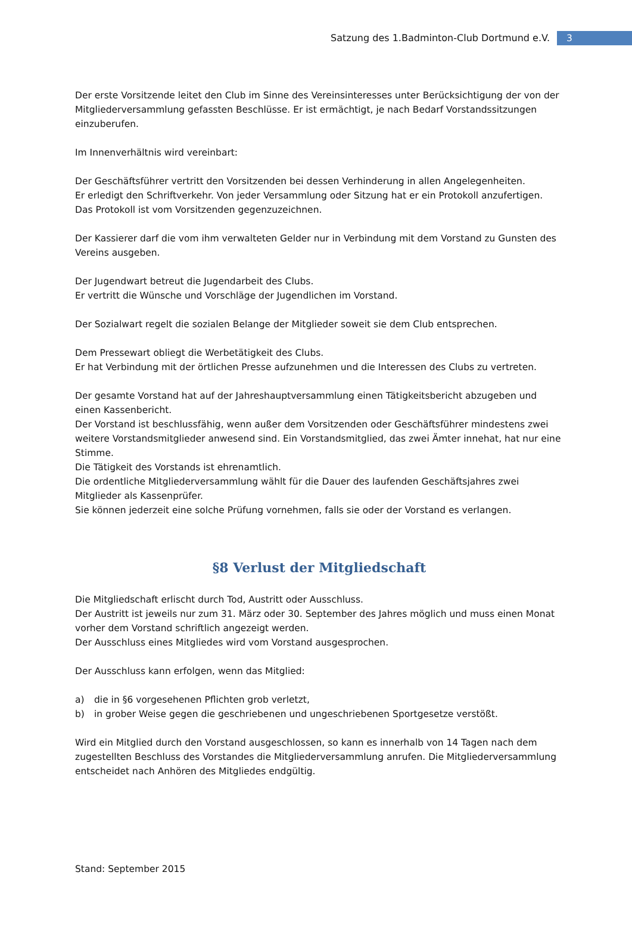Satzung des 1.Badminton-Club Dortmund e.V.
3
Der erste Vorsitzende leitet den Club im Sinne des Vereinsinteresses unter Berücksichtigung der von der Mitgliederversammlung gefassten Beschlüsse. Er ist ermächtigt, je nach Bedarf Vorstandssitzungen einzuberufen.
Im Innenverhältnis wird vereinbart:
Der Geschäftsführer vertritt den Vorsitzenden bei dessen Verhinderung in allen Angelegenheiten.
Er erledigt den Schriftverkehr. Von jeder Versammlung oder Sitzung hat er ein Protokoll anzufertigen.
Das Protokoll ist vom Vorsitzenden gegenzuzeichnen.
Der Kassierer darf die vom ihm verwalteten Gelder nur in Verbindung mit dem Vorstand zu Gunsten des Vereins ausgeben.
Der Jugendwart betreut die Jugendarbeit des Clubs.
Er vertritt die Wünsche und Vorschläge der Jugendlichen im Vorstand.
Der Sozialwart regelt die sozialen Belange der Mitglieder soweit sie dem Club entsprechen.
Dem Pressewart obliegt die Werbetätigkeit des Clubs.
Er hat Verbindung mit der örtlichen Presse aufzunehmen und die Interessen des Clubs zu vertreten.
Der gesamte Vorstand hat auf der Jahreshauptversammlung einen Tätigkeitsbericht abzugeben und einen Kassenbericht.
Der Vorstand ist beschlussfähig, wenn außer dem Vorsitzenden oder Geschäftsführer mindestens zwei weitere Vorstandsmitglieder anwesend sind. Ein Vorstandsmitglied, das zwei Ämter innehat, hat nur eine Stimme.
Die Tätigkeit des Vorstands ist ehrenamtlich.
Die ordentliche Mitgliederversammlung wählt für die Dauer des laufenden Geschäftsjahres zwei Mitglieder als Kassenprüfer.
Sie können jederzeit eine solche Prüfung vornehmen, falls sie oder der Vorstand es verlangen.
§8 Verlust der Mitgliedschaft
Die Mitgliedschaft erlischt durch Tod, Austritt oder Ausschluss.
Der Austritt ist jeweils nur zum 31. März oder 30. September des Jahres möglich und muss einen Monat vorher dem Vorstand schriftlich angezeigt werden.
Der Ausschluss eines Mitgliedes wird vom Vorstand ausgesprochen.
Der Ausschluss kann erfolgen, wenn das Mitglied:
a) die in §6 vorgesehenen Pflichten grob verletzt,
b) in grober Weise gegen die geschriebenen und ungeschriebenen Sportgesetze verstößt.
Wird ein Mitglied durch den Vorstand ausgeschlossen, so kann es innerhalb von 14 Tagen nach dem zugestellten Beschluss des Vorstandes die Mitgliederversammlung anrufen. Die Mitgliederversammlung entscheidet nach Anhören des Mitgliedes endgültig.
Stand: September 2015